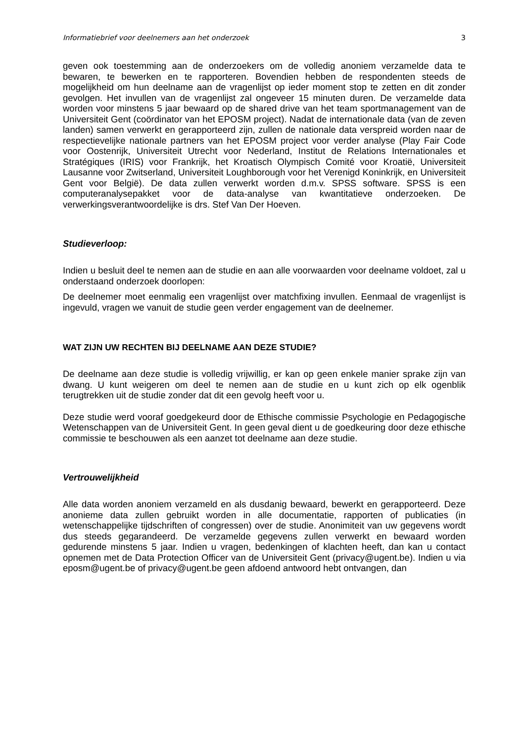Informatiebrief voor deelnemers aan het onderzoek 3
geven ook toestemming aan de onderzoekers om de volledig anoniem verzamelde data te bewaren, te bewerken en te rapporteren. Bovendien hebben de respondenten steeds de mogelijkheid om hun deelname aan de vragenlijst op ieder moment stop te zetten en dit zonder gevolgen. Het invullen van de vragenlijst zal ongeveer 15 minuten duren. De verzamelde data worden voor minstens 5 jaar bewaard op de shared drive van het team sportmanagement van de Universiteit Gent (coördinator van het EPOSM project). Nadat de internationale data (van de zeven landen) samen verwerkt en gerapporteerd zijn, zullen de nationale data verspreid worden naar de respectievelijke nationale partners van het EPOSM project voor verder analyse (Play Fair Code voor Oostenrijk, Universiteit Utrecht voor Nederland, Institut de Relations Internationales et Stratégiques (IRIS) voor Frankrijk, het Kroatisch Olympisch Comité voor Kroatië, Universiteit Lausanne voor Zwitserland, Universiteit Loughborough voor het Verenigd Koninkrijk, en Universiteit Gent voor België). De data zullen verwerkt worden d.m.v. SPSS software. SPSS is een computeranalysepakket voor de data-analyse van kwantitatieve onderzoeken. De verwerkingsverantwoordelijke is drs. Stef Van Der Hoeven.
Studieverloop:
Indien u besluit deel te nemen aan de studie en aan alle voorwaarden voor deelname voldoet, zal u onderstaand onderzoek doorlopen:
De deelnemer moet eenmalig een vragenlijst over matchfixing invullen. Eenmaal de vragenlijst is ingevuld, vragen we vanuit de studie geen verder engagement van de deelnemer.
WAT ZIJN UW RECHTEN BIJ DEELNAME AAN DEZE STUDIE?
De deelname aan deze studie is volledig vrijwillig, er kan op geen enkele manier sprake zijn van dwang. U kunt weigeren om deel te nemen aan de studie en u kunt zich op elk ogenblik terugtrekken uit de studie zonder dat dit een gevolg heeft voor u.
Deze studie werd vooraf goedgekeurd door de Ethische commissie Psychologie en Pedagogische Wetenschappen van de Universiteit Gent. In geen geval dient u de goedkeuring door deze ethische commissie te beschouwen als een aanzet tot deelname aan deze studie.
Vertrouwelijkheid
Alle data worden anoniem verzameld en als dusdanig bewaard, bewerkt en gerapporteerd. Deze anonieme data zullen gebruikt worden in alle documentatie, rapporten of publicaties (in wetenschappelijke tijdschriften of congressen) over de studie. Anonimiteit van uw gegevens wordt dus steeds gegarandeerd. De verzamelde gegevens zullen verwerkt en bewaard worden gedurende minstens 5 jaar. Indien u vragen, bedenkingen of klachten heeft, dan kan u contact opnemen met de Data Protection Officer van de Universiteit Gent (privacy@ugent.be). Indien u via eposm@ugent.be of privacy@ugent.be geen afdoend antwoord hebt ontvangen, dan